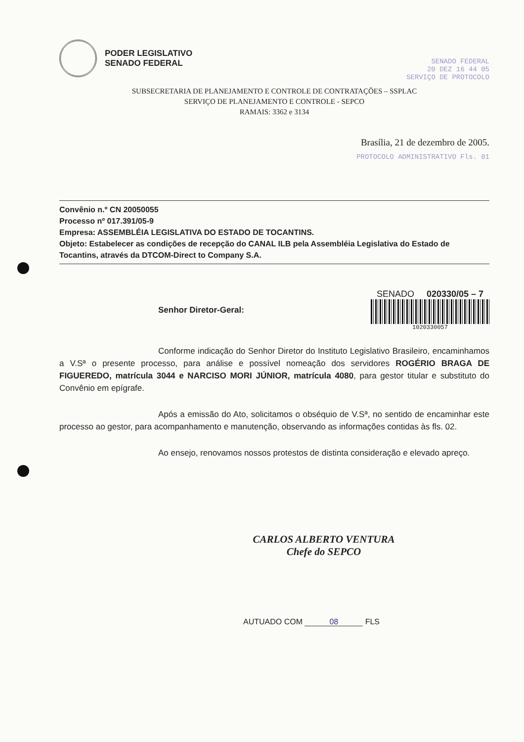PODER LEGISLATIVO
SENADO FEDERAL
SENADO FEDERAL
20 DEZ 16 44 05
SERVIÇO DE PROTOCOLO
SUBSECRETARIA DE PLANEJAMENTO E CONTROLE DE CONTRATAÇÕES – SSPLAC
SERVIÇO DE PLANEJAMENTO E CONTROLE - SEPCO
RAMAIS: 3362 e 3134
Brasília, 21 de dezembro de 2005.
PROTOCOLO ADMINISTRATIVO Fls. 01
Convênio n.º CN 20050055
Processo nº 017.391/05-9
Empresa: ASSEMBLÉIA LEGISLATIVA DO ESTADO DE TOCANTINS.
Objeto: Estabelecer as condições de recepção do CANAL ILB pela Assembléia Legislativa do Estado de Tocantins, através da DTCOM-Direct to Company S.A.
Senhor Diretor-Geral:
SENADO 020330/05 – 7
1020330057
Conforme indicação do Senhor Diretor do Instituto Legislativo Brasileiro, encaminhamos a V.Sª o presente processo, para análise e possível nomeação dos servidores ROGÉRIO BRAGA DE FIGUEREDO, matrícula 3044 e NARCISO MORI JÚNIOR, matrícula 4080, para gestor titular e substituto do Convênio em epígrafe.
Após a emissão do Ato, solicitamos o obséquio de V.Sª, no sentido de encaminhar este processo ao gestor, para acompanhamento e manutenção, observando as informações contidas às fls. 02.
Ao ensejo, renovamos nossos protestos de distinta consideração e elevado apreço.
CARLOS ALBERTO VENTURA
Chefe do SEPCO
AUTUADO COM 08 FLS